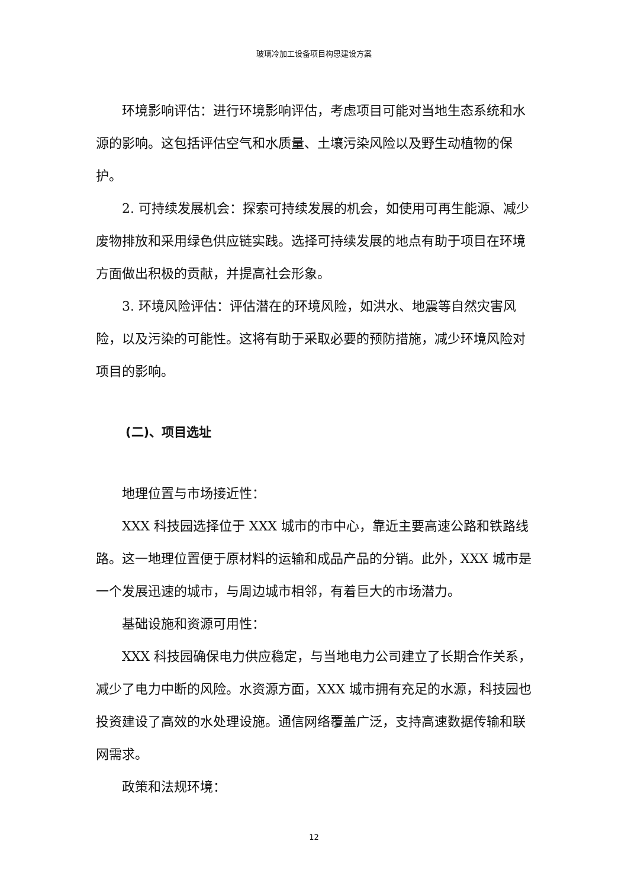玻璃冷加工设备项目构思建设方案
环境影响评估：进行环境影响评估，考虑项目可能对当地生态系统和水源的影响。这包括评估空气和水质量、土壤污染风险以及野生动植物的保护。
2. 可持续发展机会：探索可持续发展的机会，如使用可再生能源、减少废物排放和采用绿色供应链实践。选择可持续发展的地点有助于项目在环境方面做出积极的贡献，并提高社会形象。
3. 环境风险评估：评估潜在的环境风险，如洪水、地震等自然灾害风险，以及污染的可能性。这将有助于采取必要的预防措施，减少环境风险对项目的影响。
(二)、项目选址
地理位置与市场接近性：
XXX 科技园选择位于 XXX 城市的市中心，靠近主要高速公路和铁路线路。这一地理位置便于原材料的运输和成品产品的分销。此外，XXX 城市是一个发展迅速的城市，与周边城市相邻，有着巨大的市场潜力。
基础设施和资源可用性：
XXX 科技园确保电力供应稳定，与当地电力公司建立了长期合作关系，减少了电力中断的风险。水资源方面，XXX 城市拥有充足的水源，科技园也投资建设了高效的水处理设施。通信网络覆盖广泛，支持高速数据传输和联网需求。
政策和法规环境：
12